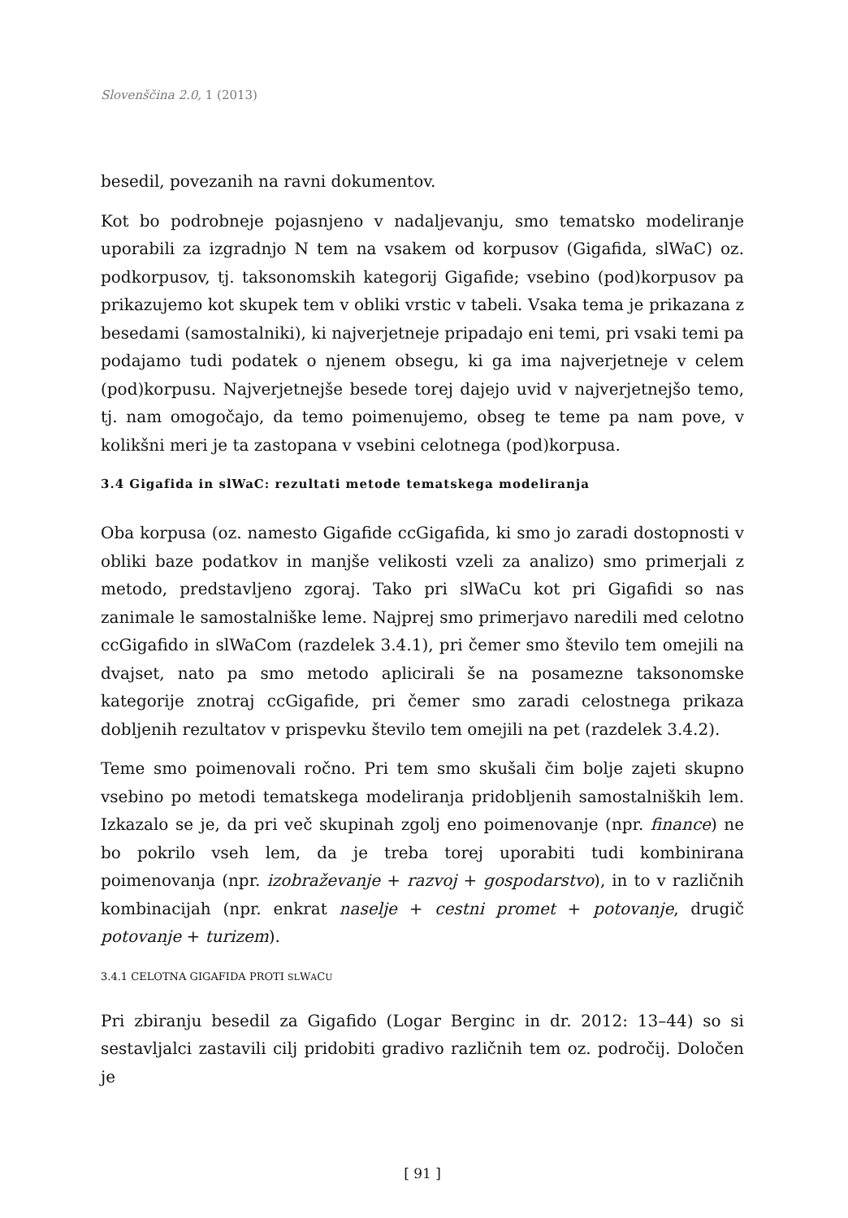Slovenščina 2.0, 1 (2013)
besedil, povezanih na ravni dokumentov.
Kot bo podrobneje pojasnjeno v nadaljevanju, smo tematsko modeliranje uporabili za izgradnjo N tem na vsakem od korpusov (Gigafida, slWaC) oz. podkorpusov, tj. taksonomskih kategorij Gigafide; vsebino (pod)korpusov pa prikazujemo kot skupek tem v obliki vrstic v tabeli. Vsaka tema je prikazana z besedami (samostalniki), ki najverjetneje pripadajo eni temi, pri vsaki temi pa podajamo tudi podatek o njenem obsegu, ki ga ima najverjetneje v celem (pod)korpusu. Najverjetnejše besede torej dajejo uvid v najverjetnejšo temo, tj. nam omogočajo, da temo poimenujemo, obseg te teme pa nam pove, v kolikšni meri je ta zastopana v vsebini celotnega (pod)korpusa.
3.4 Gigafida in slWaC: rezultati metode tematskega modeliranja
Oba korpusa (oz. namesto Gigafide ccGigafida, ki smo jo zaradi dostopnosti v obliki baze podatkov in manjše velikosti vzeli za analizo) smo primerjali z metodo, predstavljeno zgoraj. Tako pri slWaCu kot pri Gigafidi so nas zanimale le samostalniške leme. Najprej smo primerjavo naredili med celotno ccGigafido in slWaCom (razdelek 3.4.1), pri čemer smo število tem omejili na dvajset, nato pa smo metodo aplicirali še na posamezne taksonomske kategorije znotraj ccGigafide, pri čemer smo zaradi celostnega prikaza dobljenih rezultatov v prispevku število tem omejili na pet (razdelek 3.4.2).
Teme smo poimenovali ročno. Pri tem smo skušali čim bolje zajeti skupno vsebino po metodi tematskega modeliranja pridobljenih samostalniških lem. Izkazalo se je, da pri več skupinah zgolj eno poimenovanje (npr. finance) ne bo pokrilo vseh lem, da je treba torej uporabiti tudi kombinirana poimenovanja (npr. izobraževanje + razvoj + gospodarstvo), in to v različnih kombinacijah (npr. enkrat naselje + cestni promet + potovanje, drugič potovanje + turizem).
3.4.1 CELOTNA GIGAFIDA PROTI SLWACU
Pri zbiranju besedil za Gigafido (Logar Berginc in dr. 2012: 13–44) so si sestavljalci zastavili cilj pridobiti gradivo različnih tem oz. področij. Določen je
[ 91 ]